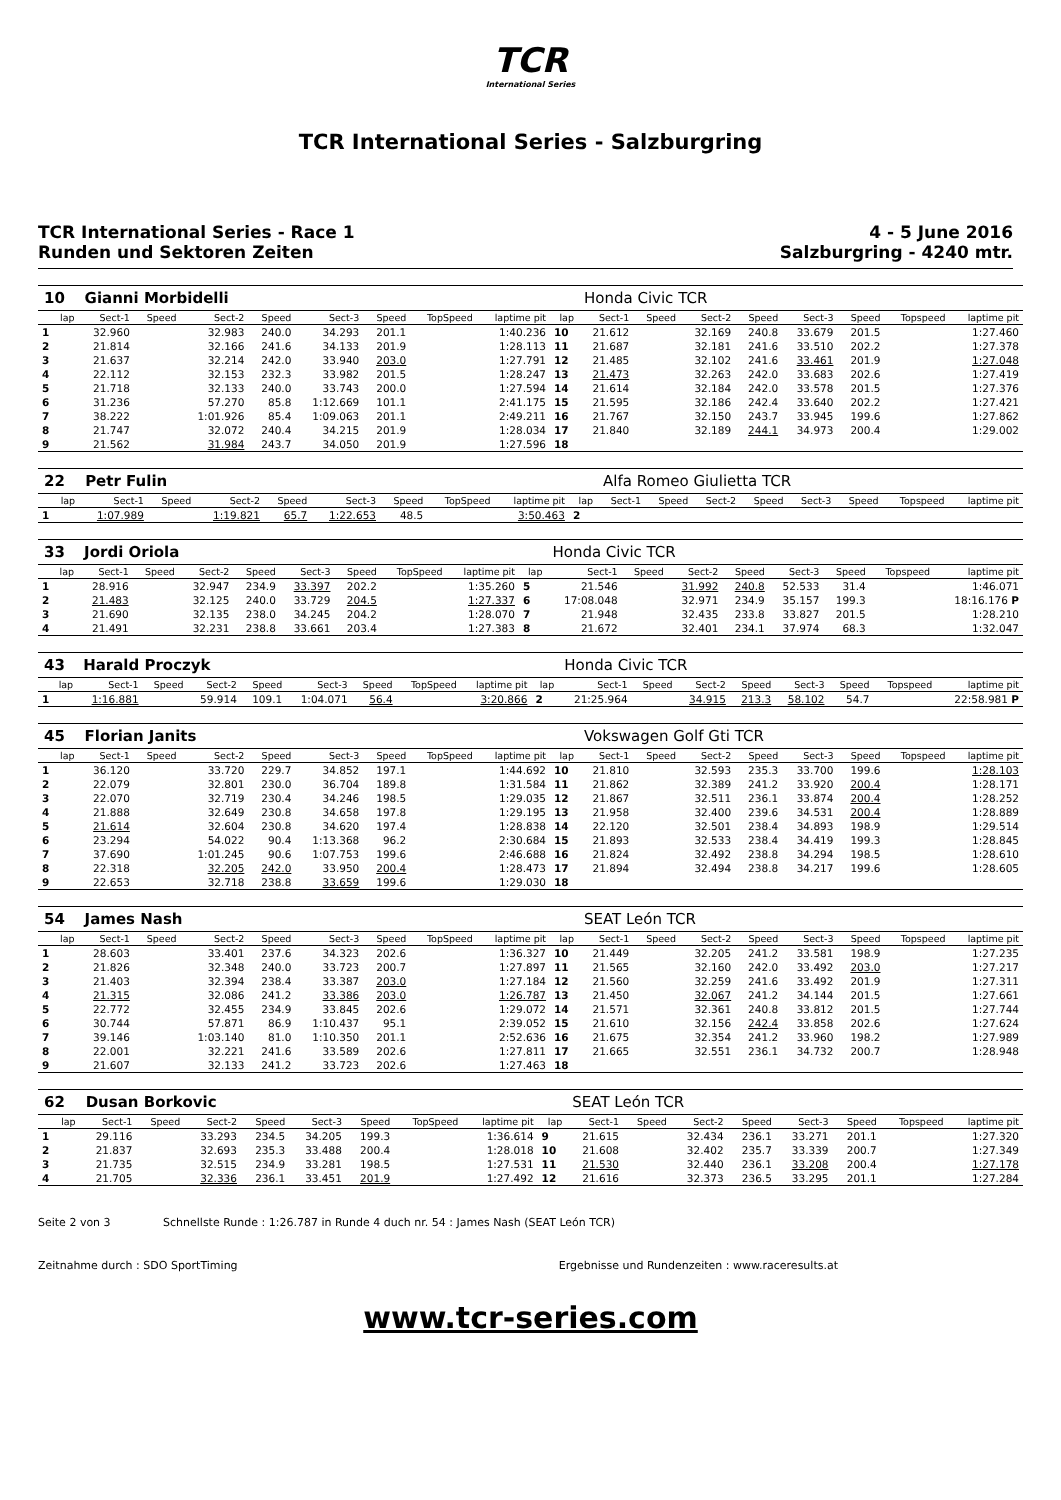TCR
International Series
TCR International Series - Salzburgring
TCR International Series - Race 1
Runden und Sektoren Zeiten
4 - 5 June 2016
Salzburgring - 4240 mtr.
| 10 | Gianni Morbidelli | | | | | | | | | Honda Civic TCR | | | | | | | |
| lap | Sect-1 | Speed | Sect-2 | Speed | Sect-3 | Speed | TopSpeed | laptime pit | lap | Sect-1 | Speed | Sect-2 | Speed | Sect-3 | Speed | Topspeed | laptime pit |
| 1 | 32.960 | | 32.983 | 240.0 | 34.293 | 201.1 | | 1:40.236 | 10 | 21.612 | | 32.169 | 240.8 | 33.679 | 201.5 | | 1:27.460 |
| 2 | 21.814 | | 32.166 | 241.6 | 34.133 | 201.9 | | 1:28.113 | 11 | 21.687 | | 32.181 | 241.6 | 33.510 | 202.2 | | 1:27.378 |
| 3 | 21.637 | | 32.214 | 242.0 | 33.940 | 203.0 | | 1:27.791 | 12 | 21.485 | | 32.102 | 241.6 | 33.461 | 201.9 | | 1:27.048 |
| 4 | 22.112 | | 32.153 | 232.3 | 33.982 | 201.5 | | 1:28.247 | 13 | 21.473 | | 32.263 | 242.0 | 33.683 | 202.6 | | 1:27.419 |
| 5 | 21.718 | | 32.133 | 240.0 | 33.743 | 200.0 | | 1:27.594 | 14 | 21.614 | | 32.184 | 242.0 | 33.578 | 201.5 | | 1:27.376 |
| 6 | 31.236 | | 57.270 | 85.8 | 1:12.669 | 101.1 | | 2:41.175 | 15 | 21.595 | | 32.186 | 242.4 | 33.640 | 202.2 | | 1:27.421 |
| 7 | 38.222 | | 1:01.926 | 85.4 | 1:09.063 | 201.1 | | 2:49.211 | 16 | 21.767 | | 32.150 | 243.7 | 33.945 | 199.6 | | 1:27.862 |
| 8 | 21.747 | | 32.072 | 240.4 | 34.215 | 201.9 | | 1:28.034 | 17 | 21.840 | | 32.189 | 244.1 | 34.973 | 200.4 | | 1:29.002 |
| 9 | 21.562 | | 31.984 | 243.7 | 34.050 | 201.9 | | 1:27.596 | 18 | | | | | | | | |
| 22 | Petr Fulin | | | | | | | | | Alfa Romeo Giulietta TCR | | | | | | | |
| lap | Sect-1 | Speed | Sect-2 | Speed | Sect-3 | Speed | TopSpeed | laptime pit | lap | Sect-1 | Speed | Sect-2 | Speed | Sect-3 | Speed | Topspeed | laptime pit |
| 1 | 1:07.989 | | 1:19.821 | 65.7 | 1:22.653 | 48.5 | | 3:50.463 | 2 | | | | | | | | |
| 33 | Jordi Oriola | | | | | | | | | Honda Civic TCR | | | | | | | |
| lap | Sect-1 | Speed | Sect-2 | Speed | Sect-3 | Speed | TopSpeed | laptime pit | lap | Sect-1 | Speed | Sect-2 | Speed | Sect-3 | Speed | Topspeed | laptime pit |
| 1 | 28.916 | | 32.947 | 234.9 | 33.397 | 202.2 | | 1:35.260 | 5 | 21.546 | | 31.992 | 240.8 | 52.533 | 31.4 | | 1:46.071 |
| 2 | 21.483 | | 32.125 | 240.0 | 33.729 | 204.5 | | 1:27.337 | 6 | 17:08.048 | | 32.971 | 234.9 | 35.157 | 199.3 | | 18:16.176 P |
| 3 | 21.690 | | 32.135 | 238.0 | 34.245 | 204.2 | | 1:28.070 | 7 | 21.948 | | 32.435 | 233.8 | 33.827 | 201.5 | | 1:28.210 |
| 4 | 21.491 | | 32.231 | 238.8 | 33.661 | 203.4 | | 1:27.383 | 8 | 21.672 | | 32.401 | 234.1 | 37.974 | 68.3 | | 1:32.047 |
| 43 | Harald Proczyk | | | | | | | | | Honda Civic TCR | | | | | | | |
| lap | Sect-1 | Speed | Sect-2 | Speed | Sect-3 | Speed | TopSpeed | laptime pit | lap | Sect-1 | Speed | Sect-2 | Speed | Sect-3 | Speed | Topspeed | laptime pit |
| 1 | 1:16.881 | | 59.914 | 109.1 | 1:04.071 | 56.4 | | 3:20.866 | 2 | 21:25.964 | | 34.915 | 213.3 | 58.102 | 54.7 | | 22:58.981 P |
| 45 | Florian Janits | | | | | | | | | Vokswagen Golf Gti TCR | | | | | | | |
| lap | Sect-1 | Speed | Sect-2 | Speed | Sect-3 | Speed | TopSpeed | laptime pit | lap | Sect-1 | Speed | Sect-2 | Speed | Sect-3 | Speed | Topspeed | laptime pit |
| 1 | 36.120 | | 33.720 | 229.7 | 34.852 | 197.1 | | 1:44.692 | 10 | 21.810 | | 32.593 | 235.3 | 33.700 | 199.6 | | 1:28.103 |
| 2 | 22.079 | | 32.801 | 230.0 | 36.704 | 189.8 | | 1:31.584 | 11 | 21.862 | | 32.389 | 241.2 | 33.920 | 200.4 | | 1:28.171 |
| 3 | 22.070 | | 32.719 | 230.4 | 34.246 | 198.5 | | 1:29.035 | 12 | 21.867 | | 32.511 | 236.1 | 33.874 | 200.4 | | 1:28.252 |
| 4 | 21.888 | | 32.649 | 230.8 | 34.658 | 197.8 | | 1:29.195 | 13 | 21.958 | | 32.400 | 239.6 | 34.531 | 200.4 | | 1:28.889 |
| 5 | 21.614 | | 32.604 | 230.8 | 34.620 | 197.4 | | 1:28.838 | 14 | 22.120 | | 32.501 | 238.4 | 34.893 | 198.9 | | 1:29.514 |
| 6 | 23.294 | | 54.022 | 90.4 | 1:13.368 | 96.2 | | 2:30.684 | 15 | 21.893 | | 32.533 | 238.4 | 34.419 | 199.3 | | 1:28.845 |
| 7 | 37.690 | | 1:01.245 | 90.6 | 1:07.753 | 199.6 | | 2:46.688 | 16 | 21.824 | | 32.492 | 238.8 | 34.294 | 198.5 | | 1:28.610 |
| 8 | 22.318 | | 32.205 | 242.0 | 33.950 | 200.4 | | 1:28.473 | 17 | 21.894 | | 32.494 | 238.8 | 34.217 | 199.6 | | 1:28.605 |
| 9 | 22.653 | | 32.718 | 238.8 | 33.659 | 199.6 | | 1:29.030 | 18 | | | | | | | | |
| 54 | James Nash | | | | | | | | | SEAT León TCR | | | | | | | |
| lap | Sect-1 | Speed | Sect-2 | Speed | Sect-3 | Speed | TopSpeed | laptime pit | lap | Sect-1 | Speed | Sect-2 | Speed | Sect-3 | Speed | Topspeed | laptime pit |
| 1 | 28.603 | | 33.401 | 237.6 | 34.323 | 202.6 | | 1:36.327 | 10 | 21.449 | | 32.205 | 241.2 | 33.581 | 198.9 | | 1:27.235 |
| 2 | 21.826 | | 32.348 | 240.0 | 33.723 | 200.7 | | 1:27.897 | 11 | 21.565 | | 32.160 | 242.0 | 33.492 | 203.0 | | 1:27.217 |
| 3 | 21.403 | | 32.394 | 238.4 | 33.387 | 203.0 | | 1:27.184 | 12 | 21.560 | | 32.259 | 241.6 | 33.492 | 201.9 | | 1:27.311 |
| 4 | 21.315 | | 32.086 | 241.2 | 33.386 | 203.0 | | 1:26.787 | 13 | 21.450 | | 32.067 | 241.2 | 34.144 | 201.5 | | 1:27.661 |
| 5 | 22.772 | | 32.455 | 234.9 | 33.845 | 202.6 | | 1:29.072 | 14 | 21.571 | | 32.361 | 240.8 | 33.812 | 201.5 | | 1:27.744 |
| 6 | 30.744 | | 57.871 | 86.9 | 1:10.437 | 95.1 | | 2:39.052 | 15 | 21.610 | | 32.156 | 242.4 | 33.858 | 202.6 | | 1:27.624 |
| 7 | 39.146 | | 1:03.140 | 81.0 | 1:10.350 | 201.1 | | 2:52.636 | 16 | 21.675 | | 32.354 | 241.2 | 33.960 | 198.2 | | 1:27.989 |
| 8 | 22.001 | | 32.221 | 241.6 | 33.589 | 202.6 | | 1:27.811 | 17 | 21.665 | | 32.551 | 236.1 | 34.732 | 200.7 | | 1:28.948 |
| 9 | 21.607 | | 32.133 | 241.2 | 33.723 | 202.6 | | 1:27.463 | 18 | | | | | | | | |
| 62 | Dusan Borkovic | | | | | | | | | SEAT León TCR | | | | | | | |
| lap | Sect-1 | Speed | Sect-2 | Speed | Sect-3 | Speed | TopSpeed | laptime pit | lap | Sect-1 | Speed | Sect-2 | Speed | Sect-3 | Speed | Topspeed | laptime pit |
| 1 | 29.116 | | 33.293 | 234.5 | 34.205 | 199.3 | | 1:36.614 | 9 | 21.615 | | 32.434 | 236.1 | 33.271 | 201.1 | | 1:27.320 |
| 2 | 21.837 | | 32.693 | 235.3 | 33.488 | 200.4 | | 1:28.018 | 10 | 21.608 | | 32.402 | 235.7 | 33.339 | 200.7 | | 1:27.349 |
| 3 | 21.735 | | 32.515 | 234.9 | 33.281 | 198.5 | | 1:27.531 | 11 | 21.530 | | 32.440 | 236.1 | 33.208 | 200.4 | | 1:27.178 |
| 4 | 21.705 | | 32.336 | 236.1 | 33.451 | 201.9 | | 1:27.492 | 12 | 21.616 | | 32.373 | 236.5 | 33.295 | 201.1 | | 1:27.284 |
Seite 2 von 3 Schnellste Runde : 1:26.787 in Runde 4 duch nr. 54 : James Nash (SEAT León TCR)
Zeitnahme durch : SDO SportTiming Ergebnisse und Rundenzeiten : www.raceresults.at
www.tcr-series.com